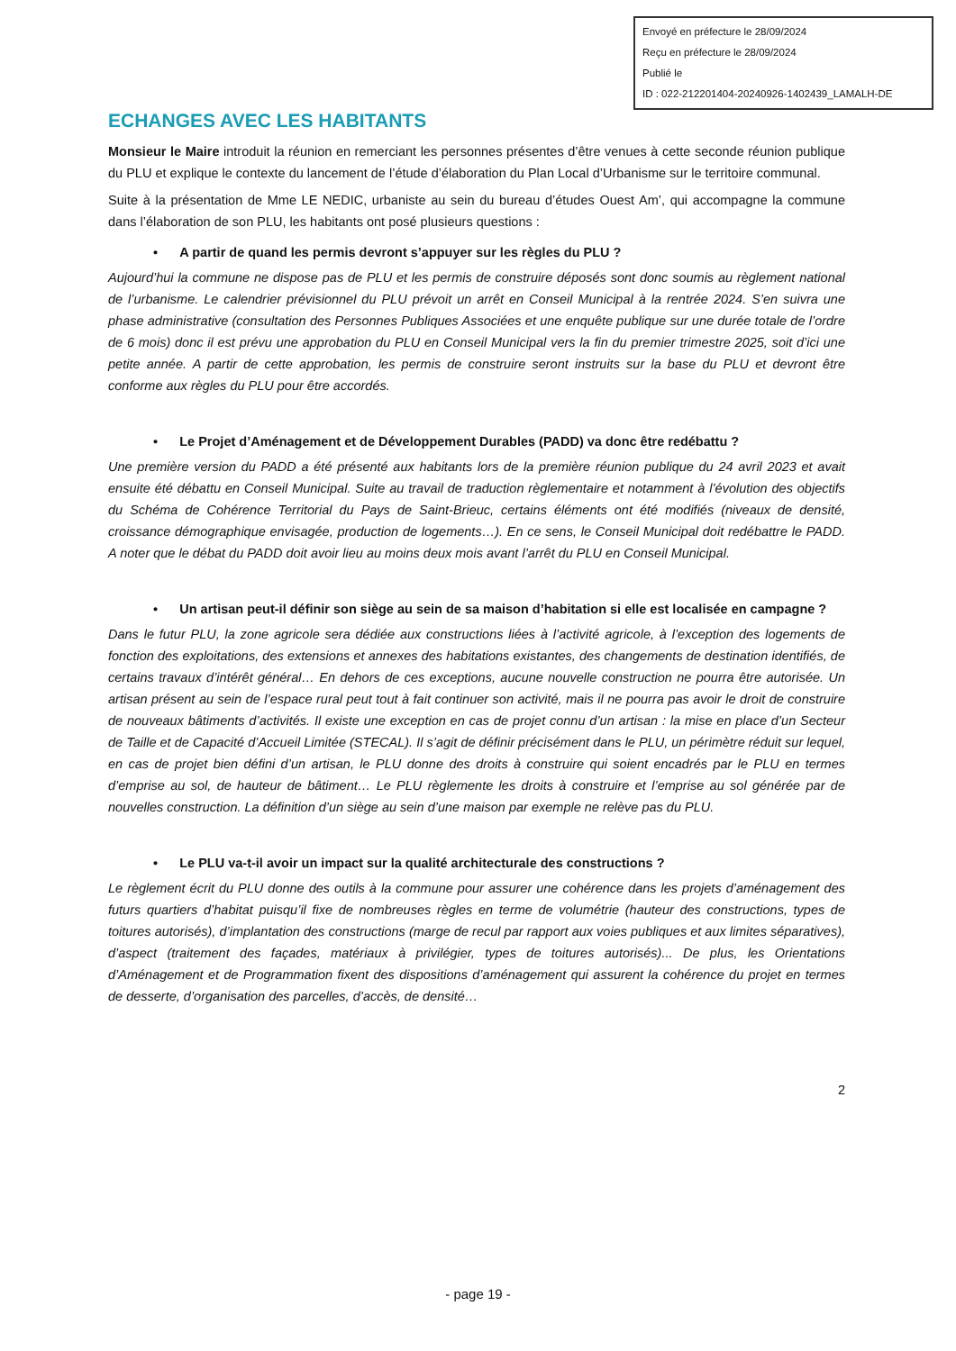Envoyé en préfecture le 28/09/2024
Reçu en préfecture le 28/09/2024
Publié le
ID : 022-212201404-20240926-1402439_LAMALH-DE
ECHANGES AVEC LES HABITANTS
Monsieur le Maire introduit la réunion en remerciant les personnes présentes d’être venues à cette seconde réunion publique du PLU et explique le contexte du lancement de l’étude d’élaboration du Plan Local d’Urbanisme sur le territoire communal.
Suite à la présentation de Mme LE NEDIC, urbaniste au sein du bureau d’études Ouest Am’, qui accompagne la commune dans l’élaboration de son PLU, les habitants ont posé plusieurs questions :
• A partir de quand les permis devront s’appuyer sur les règles du PLU ?
Aujourd’hui la commune ne dispose pas de PLU et les permis de construire déposés sont donc soumis au règlement national de l’urbanisme. Le calendrier prévisionnel du PLU prévoit un arrêt en Conseil Municipal à la rentrée 2024. S’en suivra une phase administrative (consultation des Personnes Publiques Associées et une enquête publique sur une durée totale de l’ordre de 6 mois) donc il est prévu une approbation du PLU en Conseil Municipal vers la fin du premier trimestre 2025, soit d’ici une petite année. A partir de cette approbation, les permis de construire seront instruits sur la base du PLU et devront être conforme aux règles du PLU pour être accordés.
• Le Projet d’Aménagement et de Développement Durables (PADD) va donc être redébattu ?
Une première version du PADD a été présenté aux habitants lors de la première réunion publique du 24 avril 2023 et avait ensuite été débattu en Conseil Municipal. Suite au travail de traduction règlementaire et notamment à l’évolution des objectifs du Schéma de Cohérence Territorial du Pays de Saint-Brieuc, certains éléments ont été modifiés (niveaux de densité, croissance démographique envisagée, production de logements…). En ce sens, le Conseil Municipal doit redébattre le PADD. A noter que le débat du PADD doit avoir lieu au moins deux mois avant l’arrêt du PLU en Conseil Municipal.
• Un artisan peut-il définir son siège au sein de sa maison d’habitation si elle est localisée en campagne ?
Dans le futur PLU, la zone agricole sera dédiée aux constructions liées à l’activité agricole, à l’exception des logements de fonction des exploitations, des extensions et annexes des habitations existantes, des changements de destination identifiés, de certains travaux d’intérêt général… En dehors de ces exceptions, aucune nouvelle construction ne pourra être autorisée. Un artisan présent au sein de l’espace rural peut tout à fait continuer son activité, mais il ne pourra pas avoir le droit de construire de nouveaux bâtiments d’activités. Il existe une exception en cas de projet connu d’un artisan : la mise en place d’un Secteur de Taille et de Capacité d’Accueil Limitée (STECAL). Il s’agit de définir précisément dans le PLU, un périmètre réduit sur lequel, en cas de projet bien défini d’un artisan, le PLU donne des droits à construire qui soient encadrés par le PLU en termes d’emprise au sol, de hauteur de bâtiment… Le PLU règlemente les droits à construire et l’emprise au sol générée par de nouvelles construction. La définition d’un siège au sein d’une maison par exemple ne relève pas du PLU.
• Le PLU va-t-il avoir un impact sur la qualité architecturale des constructions ?
Le règlement écrit du PLU donne des outils à la commune pour assurer une cohérence dans les projets d’aménagement des futurs quartiers d’habitat puisqu’il fixe de nombreuses règles en terme de volumétrie (hauteur des constructions, types de toitures autorisés), d’implantation des constructions (marge de recul par rapport aux voies publiques et aux limites séparatives), d’aspect (traitement des façades, matériaux à privilégier, types de toitures autorisés)... De plus, les Orientations d’Aménagement et de Programmation fixent des dispositions d’aménagement qui assurent la cohérence du projet en termes de desserte, d’organisation des parcelles, d’accès, de densité…
2
- page 19 -